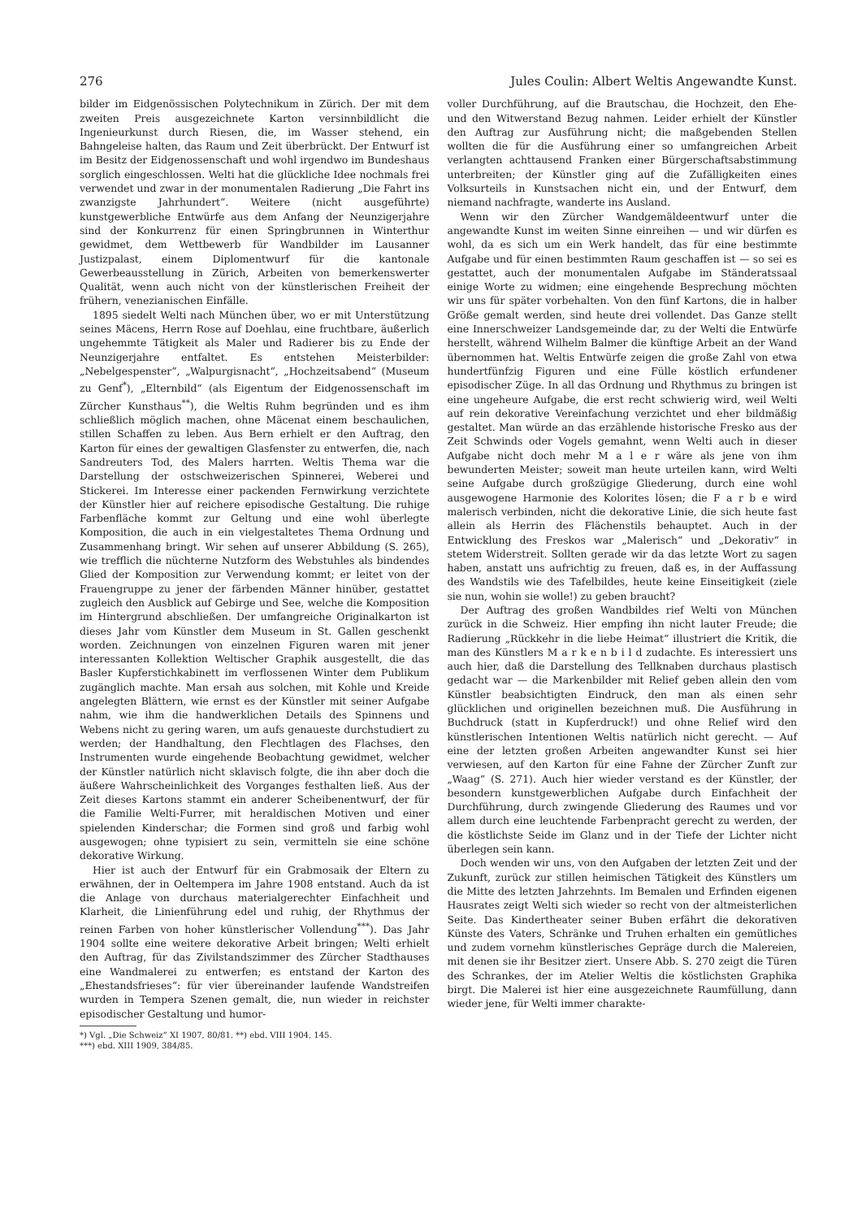276 Jules Coulin: Albert Weltis Angewandte Kunst.
bilder im Eidgenössischen Polytechnikum in Zürich. Der mit dem zweiten Preis ausgezeichnete Karton versinnbildlicht die Ingenieurkunst durch Riesen, die, im Wasser stehend, ein Bahngeleise halten, das Raum und Zeit überbrückt. Der Entwurf ist im Besitz der Eidgenossenschaft und wohl irgendwo im Bundeshaus sorglich eingeschlossen. Welti hat die glückliche Idee nochmals frei verwendet und zwar in der monumentalen Radierung „Die Fahrt ins zwanzigste Jahrhundert“. Weitere (nicht ausgeführte) kunstgewerbliche Entwürfe aus dem Anfang der Neunzigerjahre sind der Konkurrenz für einen Springbrunnen in Winterthur gewidmet, dem Wettbewerb für Wandbilder im Lausanner Justizpalast, einem Diplomentwurf für die kantonale Gewerbeausstellung in Zürich, Arbeiten von bemerkenswerter Qualität, wenn auch nicht von der künstlerischen Freiheit der frühern, venezianischen Einfälle.
1895 siedelt Welti nach München über, wo er mit Unterstützung seines Mäcens, Herrn Rose auf Doehlau, eine fruchtbare, äußerlich ungehemmte Tätigkeit als Maler und Radierer bis zu Ende der Neunzigerjahre entfaltet. Es entstehen Meisterbilder: „Nebelgespenster“, „Walpurgisnacht“, „Hochzeitsabend“ (Museum zu Genf<sup>*</sup>), „Elternbild“ (als Eigentum der Eidgenossenschaft im Zürcher Kunsthaus<sup>**</sup>), die Weltis Ruhm begründen und es ihm schließlich möglich machen, ohne Mäcenat einem beschaulichen, stillen Schaffen zu leben. Aus Bern erhielt er den Auftrag, den Karton für eines der gewaltigen Glasfenster zu entwerfen, die, nach Sandreuters Tod, des Malers harrten. Weltis Thema war die Darstellung der ostschweizerischen Spinnerei, Weberei und Stickerei. Im Interesse einer packenden Fernwirkung verzichtete der Künstler hier auf reichere episodische Gestaltung. Die ruhige Farbenfläche kommt zur Geltung und eine wohl überlegte Komposition, die auch in ein vielgestaltetes Thema Ordnung und Zusammenhang bringt. Wir sehen auf unserer Abbildung (S. 265), wie trefflich die nüchterne Nutzform des Webstuhles als bindendes Glied der Komposition zur Verwendung kommt; er leitet von der Frauengruppe zu jener der färbenden Männer hinüber, gestattet zugleich den Ausblick auf Gebirge und See, welche die Komposition im Hintergrund abschließen. Der umfangreiche Originalkarton ist dieses Jahr vom Künstler dem Museum in St. Gallen geschenkt worden. Zeichnungen von einzelnen Figuren waren mit jener interessanten Kollektion Weltischer Graphik ausgestellt, die das Basler Kupferstichkabinett im verflossenen Winter dem Publikum zugänglich machte. Man ersah aus solchen, mit Kohle und Kreide angelegten Blättern, wie ernst es der Künstler mit seiner Aufgabe nahm, wie ihm die handwerklichen Details des Spinnens und Webens nicht zu gering waren, um aufs genaueste durchstudiert zu werden; der Handhaltung, den Flechtlagen des Flachses, den Instrumenten wurde eingehende Beobachtung gewidmet, welcher der Künstler natürlich nicht sklavisch folgte, die ihn aber doch die äußere Wahrscheinlichkeit des Vorganges festhalten ließ. Aus der Zeit dieses Kartons stammt ein anderer Scheibenentwurf, der für die Familie Welti-Furrer, mit heraldischen Motiven und einer spielenden Kinderschar; die Formen sind groß und farbig wohl ausgewogen; ohne typisiert zu sein, vermitteln sie eine schöne dekorative Wirkung.
Hier ist auch der Entwurf für ein Grabmosaik der Eltern zu erwähnen, der in Oeltempera im Jahre 1908 entstand. Auch da ist die Anlage von durchaus materialgerechter Einfachheit und Klarheit, die Linienführung edel und ruhig, der Rhythmus der reinen Farben von hoher künstlerischer Vollendung<sup>***</sup>). Das Jahr 1904 sollte eine weitere dekorative Arbeit bringen; Welti erhielt den Auftrag, für das Zivilstandszimmer des Zürcher Stadthauses eine Wandmalerei zu entwerfen; es entstand der Karton des „Ehestandsfrieses“: für vier übereinander laufende Wandstreifen wurden in Tempera Szenen gemalt, die, nun wieder in reichster episodischer Gestaltung und humor-
*) Vgl. „Die Schweiz“ XI 1907, 80/81. **) ebd. VIII 1904, 145.
***) ebd. XIII 1909, 384/85.
voller Durchführung, auf die Brautschau, die Hochzeit, den Ehe- und den Witwerstand Bezug nahmen. Leider erhielt der Künstler den Auftrag zur Ausführung nicht; die maßgebenden Stellen wollten die für die Ausführung einer so umfangreichen Arbeit verlangten achttausend Franken einer Bürgerschaftsabstimmung unterbreiten; der Künstler ging auf die Zufälligkeiten eines Volksurteils in Kunstsachen nicht ein, und der Entwurf, dem niemand nachfragte, wanderte ins Ausland.
Wenn wir den Zürcher Wandgemäldeentwurf unter die angewandte Kunst im weiten Sinne einreihen — und wir dürfen es wohl, da es sich um ein Werk handelt, das für eine bestimmte Aufgabe und für einen bestimmten Raum geschaffen ist — so sei es gestattet, auch der monumentalen Aufgabe im Ständeratssaal einige Worte zu widmen; eine eingehende Besprechung möchten wir uns für später vorbehalten. Von den fünf Kartons, die in halber Größe gemalt werden, sind heute drei vollendet. Das Ganze stellt eine Innerschweizer Landsgemeinde dar, zu der Welti die Entwürfe herstellt, während Wilhelm Balmer die künftige Arbeit an der Wand übernommen hat. Weltis Entwürfe zeigen die große Zahl von etwa hundertfünfzig Figuren und eine Fülle köstlich erfundener episodischer Züge. In all das Ordnung und Rhythmus zu bringen ist eine ungeheure Aufgabe, die erst recht schwierig wird, weil Welti auf rein dekorative Vereinfachung verzichtet und eher bildmäßig gestaltet. Man würde an das erzählende historische Fresko aus der Zeit Schwinds oder Vogels gemahnt, wenn Welti auch in dieser Aufgabe nicht doch mehr M a l e r wäre als jene von ihm bewunderten Meister; soweit man heute urteilen kann, wird Welti seine Aufgabe durch großzügige Gliederung, durch eine wohl ausgewogene Harmonie des Kolorites lösen; die F a r b e wird malerisch verbinden, nicht die dekorative Linie, die sich heute fast allein als Herrin des Flächenstils behauptet. Auch in der Entwicklung des Freskos war „Malerisch“ und „Dekorativ“ in stetem Widerstreit. Sollten gerade wir da das letzte Wort zu sagen haben, anstatt uns aufrichtig zu freuen, daß es, in der Auffassung des Wandstils wie des Tafelbildes, heute keine Einseitigkeit (ziele sie nun, wohin sie wolle!) zu geben braucht?
Der Auftrag des großen Wandbildes rief Welti von München zurück in die Schweiz. Hier empfing ihn nicht lauter Freude; die Radierung „Rückkehr in die liebe Heimat“ illustriert die Kritik, die man des Künstlers M a r k e n b i l d zudachte. Es interessiert uns auch hier, daß die Darstellung des Tellknaben durchaus plastisch gedacht war — die Markenbilder mit Relief geben allein den vom Künstler beabsichtigten Eindruck, den man als einen sehr glücklichen und originellen bezeichnen muß. Die Ausführung in Buchdruck (statt in Kupferdruck!) und ohne Relief wird den künstlerischen Intentionen Weltis natürlich nicht gerecht. — Auf eine der letzten großen Arbeiten angewandter Kunst sei hier verwiesen, auf den Karton für eine Fahne der Zürcher Zunft zur „Waag“ (S. 271). Auch hier wieder verstand es der Künstler, der besondern kunstgewerblichen Aufgabe durch Einfachheit der Durchführung, durch zwingende Gliederung des Raumes und vor allem durch eine leuchtende Farbenpracht gerecht zu werden, der die köstlichste Seide im Glanz und in der Tiefe der Lichter nicht überlegen sein kann.
Doch wenden wir uns, von den Aufgaben der letzten Zeit und der Zukunft, zurück zur stillen heimischen Tätigkeit des Künstlers um die Mitte des letzten Jahrzehnts. Im Bemalen und Erfinden eigenen Hausrates zeigt Welti sich wieder so recht von der altmeisterlichen Seite. Das Kindertheater seiner Buben erfährt die dekorativen Künste des Vaters, Schränke und Truhen erhalten ein gemütliches und zudem vornehm künstlerisches Gepräge durch die Malereien, mit denen sie ihr Besitzer ziert. Unsere Abb. S. 270 zeigt die Türen des Schrankes, der im Atelier Weltis die köstlichsten Graphika birgt. Die Malerei ist hier eine ausgezeichnete Raumfüllung, dann wieder jene, für Welti immer charakte-